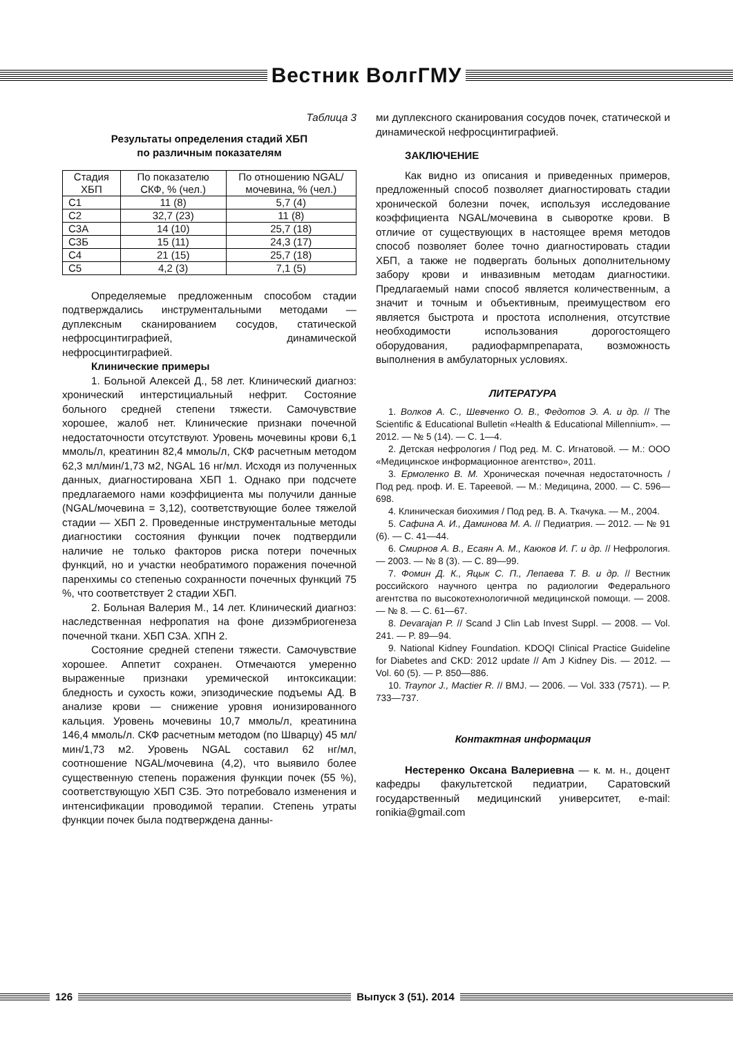Вестник ВолгГМУ
Таблица 3
Результаты определения стадий ХБП
по различным показателям
| Стадия ХБП | По показателю СКФ, % (чел.) | По отношению NGAL/мочевина, % (чел.) |
| --- | --- | --- |
| С1 | 11 (8) | 5,7 (4) |
| С2 | 32,7 (23) | 11 (8) |
| С3А | 14 (10) | 25,7 (18) |
| С3Б | 15 (11) | 24,3 (17) |
| С4 | 21 (15) | 25,7 (18) |
| С5 | 4,2 (3) | 7,1 (5) |
Определяемые предложенным способом стадии подтверждались инструментальными методами — дуплексным сканированием сосудов, статической нефросцинтиграфией, динамической нефросцинтиграфией.
Клинические примеры
1. Больной Алексей Д., 58 лет. Клинический диагноз: хронический интерстициальный нефрит. Состояние больного средней степени тяжести. Самочувствие хорошее, жалоб нет. Клинические признаки почечной недостаточности отсутствуют. Уровень мочевины крови 6,1 ммоль/л, креатинин 82,4 ммоль/л, СКФ расчетным методом 62,3 мл/мин/1,73 м2, NGAL 16 нг/мл. Исходя из полученных данных, диагностирована ХБП 1. Однако при подсчете предлагаемого нами коэффициента мы получили данные (NGAL/мочевина = 3,12), соответствующие более тяжелой стадии — ХБП 2. Проведенные инструментальные методы диагностики состояния функции почек подтвердили наличие не только факторов риска потери почечных функций, но и участки необратимого поражения почечной паренхимы со степенью сохранности почечных функций 75 %, что соответствует 2 стадии ХБП.
2. Больная Валерия М., 14 лет. Клинический диагноз: наследственная нефропатия на фоне дизэмбриогенеза почечной ткани. ХБП С3А. ХПН 2.
Состояние средней степени тяжести. Самочувствие хорошее. Аппетит сохранен. Отмечаются умеренно выраженные признаки уремической интоксикации: бледность и сухость кожи, эпизодические подъемы АД. В анализе крови — снижение уровня ионизированного кальция. Уровень мочевины 10,7 ммоль/л, креатинина 146,4 ммоль/л. СКФ расчетным методом (по Шварцу) 45 мл/мин/1,73 м2. Уровень NGAL составил 62 нг/мл, соотношение NGAL/мочевина (4,2), что выявило более существенную степень поражения функции почек (55 %), соответствующую ХБП С3Б. Это потребовало изменения и интенсификации проводимой терапии. Степень утраты функции почек была подтверждена данны-
ми дуплексного сканирования сосудов почек, статической и динамической нефросцинтиграфией.
ЗАКЛЮЧЕНИЕ
Как видно из описания и приведенных примеров, предложенный способ позволяет диагностировать стадии хронической болезни почек, используя исследование коэффициента NGAL/мочевина в сыворотке крови. В отличие от существующих в настоящее время методов способ позволяет более точно диагностировать стадии ХБП, а также не подвергать больных дополнительному забору крови и инвазивным методам диагностики. Предлагаемый нами способ является количественным, а значит и точным и объективным, преимуществом его является быстрота и простота исполнения, отсутствие необходимости использования дорогостоящего оборудования, радиофармпрепарата, возможность выполнения в амбулаторных условиях.
ЛИТЕРАТУРА
1. Волков А. С., Шевченко О. В., Федотов Э. А. и др. // The Scientific & Educational Bulletin «Health & Educational Millennium». — 2012. — № 5 (14). — С. 1—4.
2. Детская нефрология / Под ред. М. С. Игнатовой. — М.: ООО «Медицинское информационное агентство», 2011.
3. Ермоленко В. М. Хроническая почечная недостаточность / Под ред. проф. И. Е. Тареевой. — М.: Медицина, 2000. — С. 596—698.
4. Клиническая биохимия / Под ред. В. А. Ткачука. — М., 2004.
5. Сафина А. И., Даминова М. А. // Педиатрия. — 2012. — № 91 (6). — С. 41—44.
6. Смирнов А. В., Есаян А. М., Каюков И. Г. и др. // Нефрология. — 2003. — № 8 (3). — С. 89—99.
7. Фомин Д. К., Яцык С. П., Лепаева Т. В. и др. // Вестник российского научного центра по радиологии Федерального агентства по высокотехнологичной медицинской помощи. — 2008. — № 8. — С. 61—67.
8. Devarajan P. // Scand J Clin Lab Invest Suppl. — 2008. — Vol. 241. — P. 89—94.
9. National Kidney Foundation. KDOQI Clinical Practice Guideline for Diabetes and CKD: 2012 update // Am J Kidney Dis. — 2012. — Vol. 60 (5). — P. 850—886.
10. Traynor J., Mactier R. // BMJ. — 2006. — Vol. 333 (7571). — P. 733—737.
Контактная информация
Нестеренко Оксана Валериевна — к. м. н., доцент кафедры факультетской педиатрии, Саратовский государственный медицинский университет, e-mail: ronikia@gmail.com
126 Выпуск 3 (51). 2014